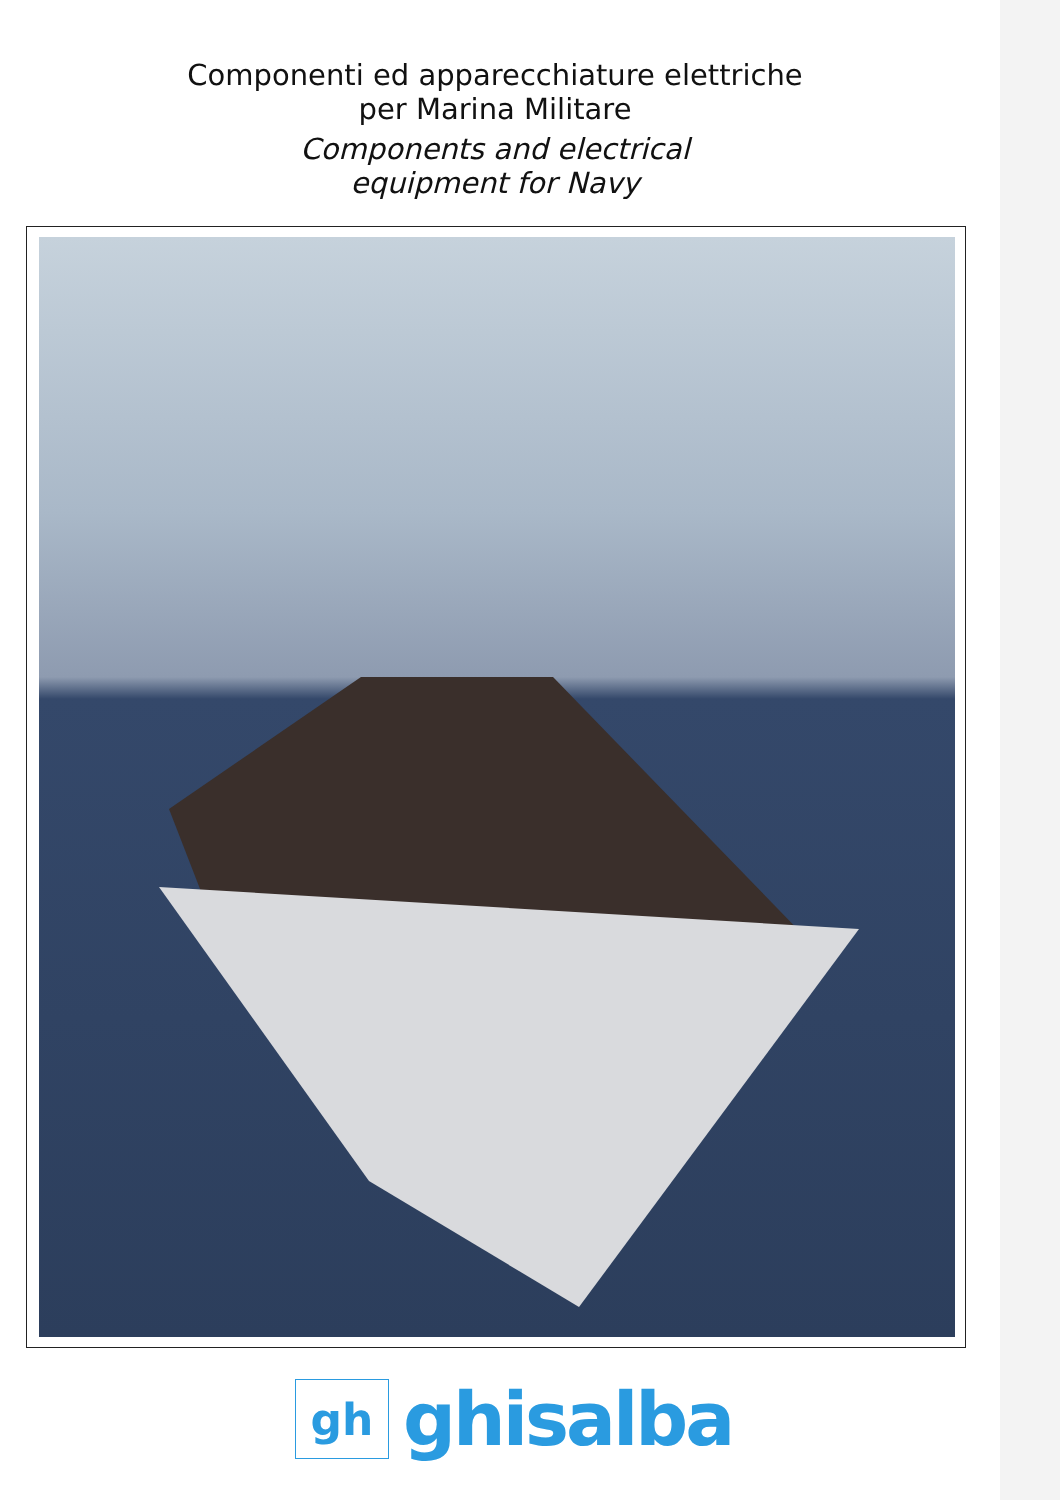Componenti ed apparecchiature elettriche
per Marina Militare
Components and electrical
equipment for Navy
gh
ghisalba